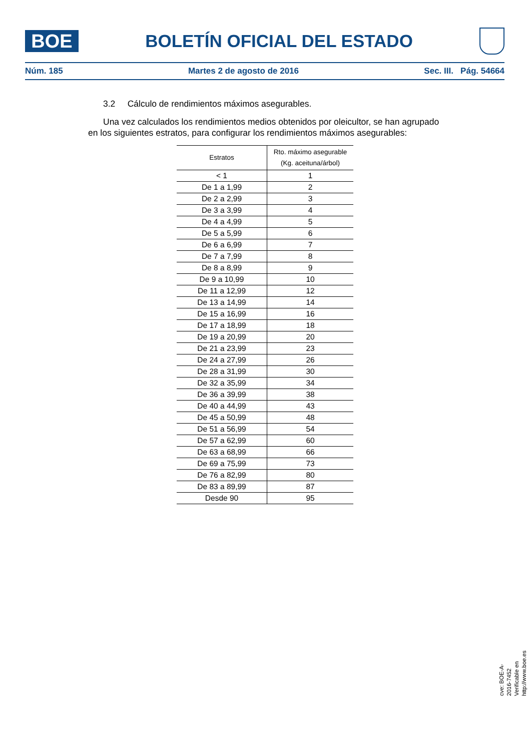BOE
BOLETÍN OFICIAL DEL ESTADO
Núm. 185 Martes 2 de agosto de 2016 Sec. III. Pág. 54664
3.2 Cálculo de rendimientos máximos asegurables.
Una vez calculados los rendimientos medios obtenidos por oleicultor, se han agrupado en los siguientes estratos, para configurar los rendimientos máximos asegurables:
| Estratos | Rto. máximo asegurable (Kg. aceituna/árbol) |
| --- | --- |
| < 1 | 1 |
| De 1 a 1,99 | 2 |
| De 2 a 2,99 | 3 |
| De 3 a 3,99 | 4 |
| De 4 a 4,99 | 5 |
| De 5 a 5,99 | 6 |
| De 6 a 6,99 | 7 |
| De 7 a 7,99 | 8 |
| De 8 a 8,99 | 9 |
| De 9 a 10,99 | 10 |
| De 11 a 12,99 | 12 |
| De 13 a 14,99 | 14 |
| De 15 a 16,99 | 16 |
| De 17 a 18,99 | 18 |
| De 19 a 20,99 | 20 |
| De 21 a 23,99 | 23 |
| De 24 a 27,99 | 26 |
| De 28 a 31,99 | 30 |
| De 32 a 35,99 | 34 |
| De 36 a 39,99 | 38 |
| De 40 a 44,99 | 43 |
| De 45 a 50,99 | 48 |
| De 51 a 56,99 | 54 |
| De 57 a 62,99 | 60 |
| De 63 a 68,99 | 66 |
| De 69 a 75,99 | 73 |
| De 76 a 82,99 | 80 |
| De 83 a 89,99 | 87 |
| Desde 90 | 95 |
cve: BOE-A-2016-7452
Verificable en http://www.boe.es